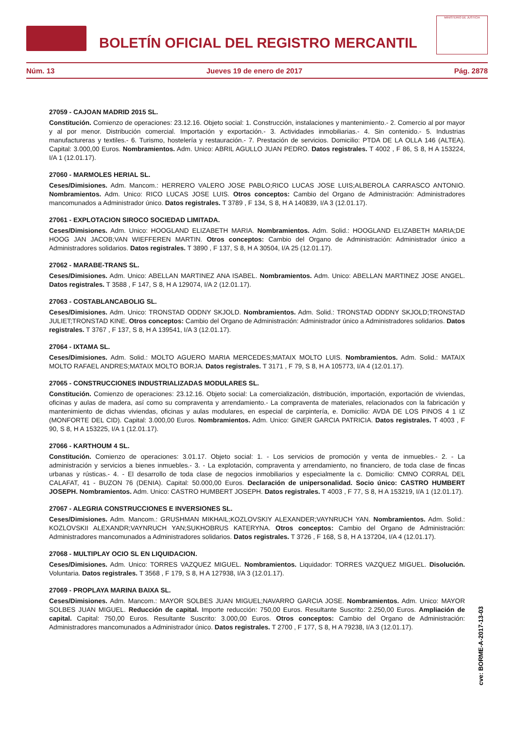BOLETÍN OFICIAL DEL REGISTRO MERCANTIL
MINISTERIO DE JUSTICIA
Núm. 13 Jueves 19 de enero de 2017 Pág. 2878
27059 - CAJOAN MADRID 2015 SL.
Constitución. Comienzo de operaciones: 23.12.16. Objeto social: 1. Construcción, instalaciones y mantenimiento.- 2. Comercio al por mayor y al por menor. Distribución comercial. Importación y exportación.- 3. Actividades inmobiliarias.- 4. Sin contenido.- 5. Industrias manufactureras y textiles.- 6. Turismo, hostelería y restauración.- 7. Prestación de servicios. Domicilio: PTDA DE LA OLLA 146 (ALTEA). Capital: 3.000,00 Euros. Nombramientos. Adm. Unico: ABRIL AGULLO JUAN PEDRO. Datos registrales. T 4002 , F 86, S 8, H A 153224, I/A 1 (12.01.17).
27060 - MARMOLES HERIAL SL.
Ceses/Dimisiones. Adm. Mancom.: HERRERO VALERO JOSE PABLO;RICO LUCAS JOSE LUIS;ALBEROLA CARRASCO ANTONIO. Nombramientos. Adm. Unico: RICO LUCAS JOSE LUIS. Otros conceptos: Cambio del Organo de Administración: Administradores mancomunados a Administrador único. Datos registrales. T 3789 , F 134, S 8, H A 140839, I/A 3 (12.01.17).
27061 - EXPLOTACION SIROCO SOCIEDAD LIMITADA.
Ceses/Dimisiones. Adm. Unico: HOOGLAND ELIZABETH MARIA. Nombramientos. Adm. Solid.: HOOGLAND ELIZABETH MARIA;DE HOOG JAN JACOB;VAN WIEFFEREN MARTIN. Otros conceptos: Cambio del Organo de Administración: Administrador único a Administradores solidarios. Datos registrales. T 3890 , F 137, S 8, H A 30504, I/A 25 (12.01.17).
27062 - MARABE-TRANS SL.
Ceses/Dimisiones. Adm. Unico: ABELLAN MARTINEZ ANA ISABEL. Nombramientos. Adm. Unico: ABELLAN MARTINEZ JOSE ANGEL. Datos registrales. T 3588 , F 147, S 8, H A 129074, I/A 2 (12.01.17).
27063 - COSTABLANCABOLIG SL.
Ceses/Dimisiones. Adm. Unico: TRONSTAD ODDNY SKJOLD. Nombramientos. Adm. Solid.: TRONSTAD ODDNY SKJOLD;TRONSTAD JULIET;TRONSTAD KINE. Otros conceptos: Cambio del Organo de Administración: Administrador único a Administradores solidarios. Datos registrales. T 3767 , F 137, S 8, H A 139541, I/A 3 (12.01.17).
27064 - IXTAMA SL.
Ceses/Dimisiones. Adm. Solid.: MOLTO AGUERO MARIA MERCEDES;MATAIX MOLTO LUIS. Nombramientos. Adm. Solid.: MATAIX MOLTO RAFAEL ANDRES;MATAIX MOLTO BORJA. Datos registrales. T 3171 , F 79, S 8, H A 105773, I/A 4 (12.01.17).
27065 - CONSTRUCCIONES INDUSTRIALIZADAS MODULARES SL.
Constitución. Comienzo de operaciones: 23.12.16. Objeto social: La comercialización, distribución, importación, exportación de viviendas, oficinas y aulas de madera, así como su compraventa y arrendamiento.- La compraventa de materiales, relacionados con la fabricación y mantenimiento de dichas viviendas, oficinas y aulas modulares, en especial de carpintería, e. Domicilio: AVDA DE LOS PINOS 4 1 IZ (MONFORTE DEL CID). Capital: 3.000,00 Euros. Nombramientos. Adm. Unico: GINER GARCIA PATRICIA. Datos registrales. T 4003 , F 90, S 8, H A 153225, I/A 1 (12.01.17).
27066 - KARTHOUM 4 SL.
Constitución. Comienzo de operaciones: 3.01.17. Objeto social: 1. - Los servicios de promoción y venta de inmuebles.- 2. - La administración y servicios a bienes inmuebles.- 3. - La explotación, compraventa y arrendamiento, no financiero, de toda clase de fincas urbanas y rústicas.- 4. - El desarrollo de toda clase de negocios inmobiliarios y especialmente la c. Domicilio: CMNO CORRAL DEL CALAFAT, 41 - BUZON 76 (DENIA). Capital: 50.000,00 Euros. Declaración de unipersonalidad. Socio único: CASTRO HUMBERT JOSEPH. Nombramientos. Adm. Unico: CASTRO HUMBERT JOSEPH. Datos registrales. T 4003 , F 77, S 8, H A 153219, I/A 1 (12.01.17).
27067 - ALEGRIA CONSTRUCCIONES E INVERSIONES SL.
Ceses/Dimisiones. Adm. Mancom.: GRUSHMAN MIKHAIL;KOZLOVSKIY ALEXANDER;VAYNRUCH YAN. Nombramientos. Adm. Solid.: KOZLOVSKII ALEXANDR;VAYNRUCH YAN;SUKHOBRUS KATERYNA. Otros conceptos: Cambio del Organo de Administración: Administradores mancomunados a Administradores solidarios. Datos registrales. T 3726 , F 168, S 8, H A 137204, I/A 4 (12.01.17).
27068 - MULTIPLAY OCIO SL EN LIQUIDACION.
Ceses/Dimisiones. Adm. Unico: TORRES VAZQUEZ MIGUEL. Nombramientos. Liquidador: TORRES VAZQUEZ MIGUEL. Disolución. Voluntaria. Datos registrales. T 3568 , F 179, S 8, H A 127938, I/A 3 (12.01.17).
27069 - PROPLAYA MARINA BAIXA SL.
Ceses/Dimisiones. Adm. Mancom.: MAYOR SOLBES JUAN MIGUEL;NAVARRO GARCIA JOSE. Nombramientos. Adm. Unico: MAYOR SOLBES JUAN MIGUEL. Reducción de capital. Importe reducción: 750,00 Euros. Resultante Suscrito: 2.250,00 Euros. Ampliación de capital. Capital: 750,00 Euros. Resultante Suscrito: 3.000,00 Euros. Otros conceptos: Cambio del Organo de Administración: Administradores mancomunados a Administrador único. Datos registrales. T 2700 , F 177, S 8, H A 79238, I/A 3 (12.01.17).
cve: BORME-A-2017-13-03